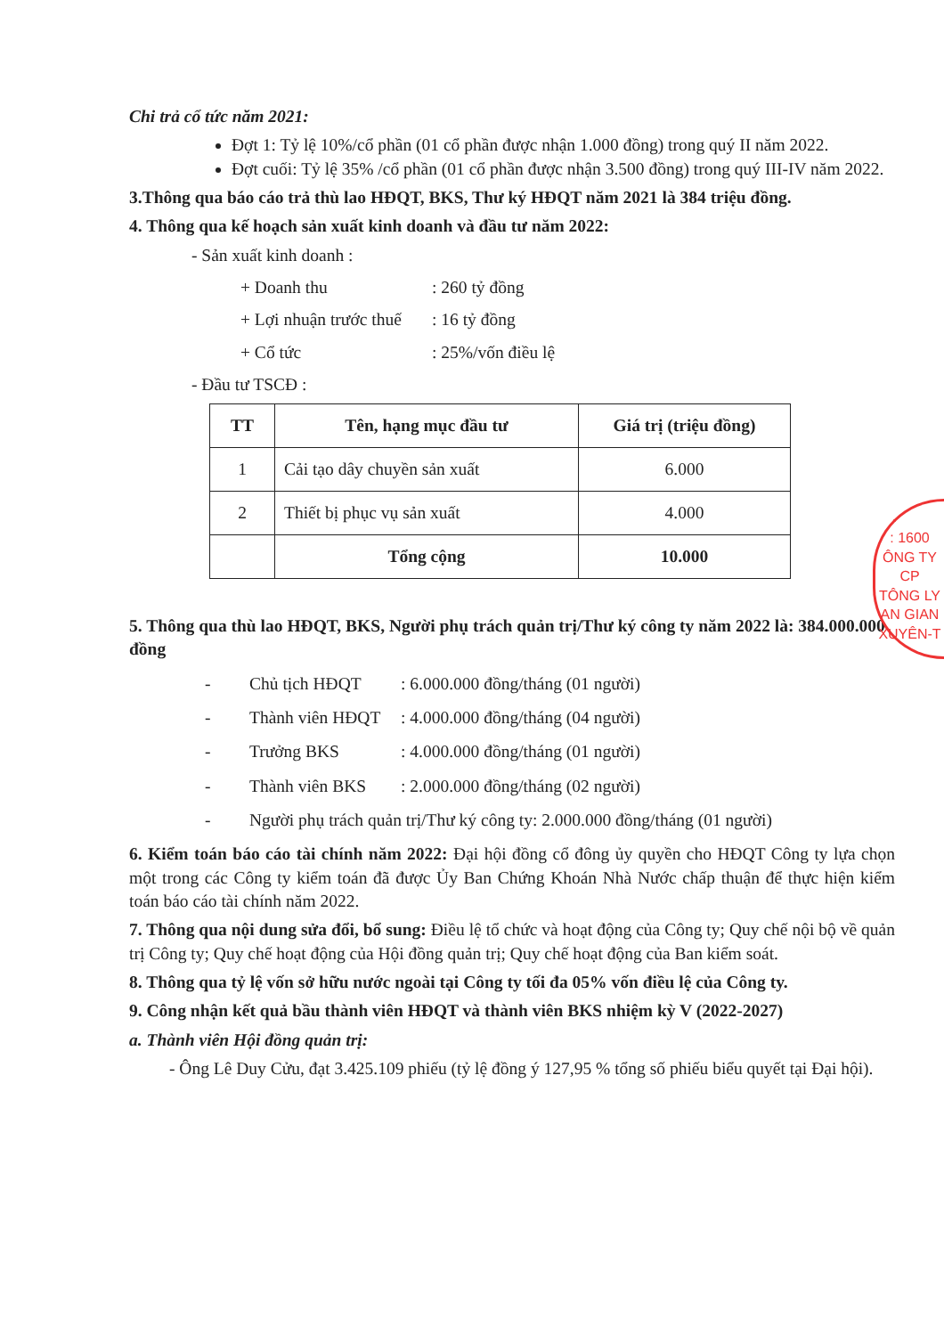Chi trả cổ tức năm 2021:
Đợt 1: Tỷ lệ 10%/cổ phần (01 cổ phần được nhận 1.000 đồng) trong quý II năm 2022.
Đợt cuối: Tỷ lệ 35% /cổ phần (01 cổ phần được nhận 3.500 đồng) trong quý III-IV năm 2022.
3.Thông qua báo cáo trả thù lao HĐQT, BKS, Thư ký HĐQT năm 2021 là 384 triệu đồng.
4. Thông qua kế hoạch sản xuất kinh doanh và đầu tư năm 2022:
- Sản xuất kinh doanh :
+ Doanh thu: 260 tỷ đồng
+ Lợi nhuận trước thuế: 16 tỷ đồng
+ Cổ tức: 25%/vốn điều lệ
- Đầu tư TSCĐ :
| TT | Tên, hạng mục đầu tư | Giá trị (triệu đồng) |
| --- | --- | --- |
| 1 | Cải tạo dây chuyền sản xuất | 6.000 |
| 2 | Thiết bị phục vụ sản xuất | 4.000 |
| | Tổng cộng | 10.000 |
5. Thông qua thù lao HĐQT, BKS, Người phụ trách quản trị/Thư ký công ty năm 2022 là: 384.000.000 đồng
- Chủ tịch HĐQT: 6.000.000 đồng/tháng (01 người)
- Thành viên HĐQT: 4.000.000 đồng/tháng (04 người)
- Trưởng BKS: 4.000.000 đồng/tháng (01 người)
- Thành viên BKS: 2.000.000 đồng/tháng (02 người)
- Người phụ trách quản trị/Thư ký công ty: 2.000.000 đồng/tháng (01 người)
6. Kiểm toán báo cáo tài chính năm 2022: Đại hội đồng cổ đông ủy quyền cho HĐQT Công ty lựa chọn một trong các Công ty kiểm toán đã được Ủy Ban Chứng Khoán Nhà Nước chấp thuận để thực hiện kiểm toán báo cáo tài chính năm 2022.
7. Thông qua nội dung sửa đổi, bổ sung: Điều lệ tổ chức và hoạt động của Công ty; Quy chế nội bộ về quản trị Công ty; Quy chế hoạt động của Hội đồng quản trị; Quy chế hoạt động của Ban kiểm soát.
8. Thông qua tỷ lệ vốn sở hữu nước ngoài tại Công ty tối đa 05% vốn điều lệ của Công ty.
9. Công nhận kết quả bầu thành viên HĐQT và thành viên BKS nhiệm kỳ V (2022-2027)
a. Thành viên Hội đồng quản trị:
- Ông Lê Duy Cửu, đạt 3.425.109 phiếu (tỷ lệ đồng ý 127,95 % tổng số phiếu biểu quyết tại Đại hội).
: 1600
ÔNG TY
CP
TÔNG LY
AN GIAN
XUYÊN-T